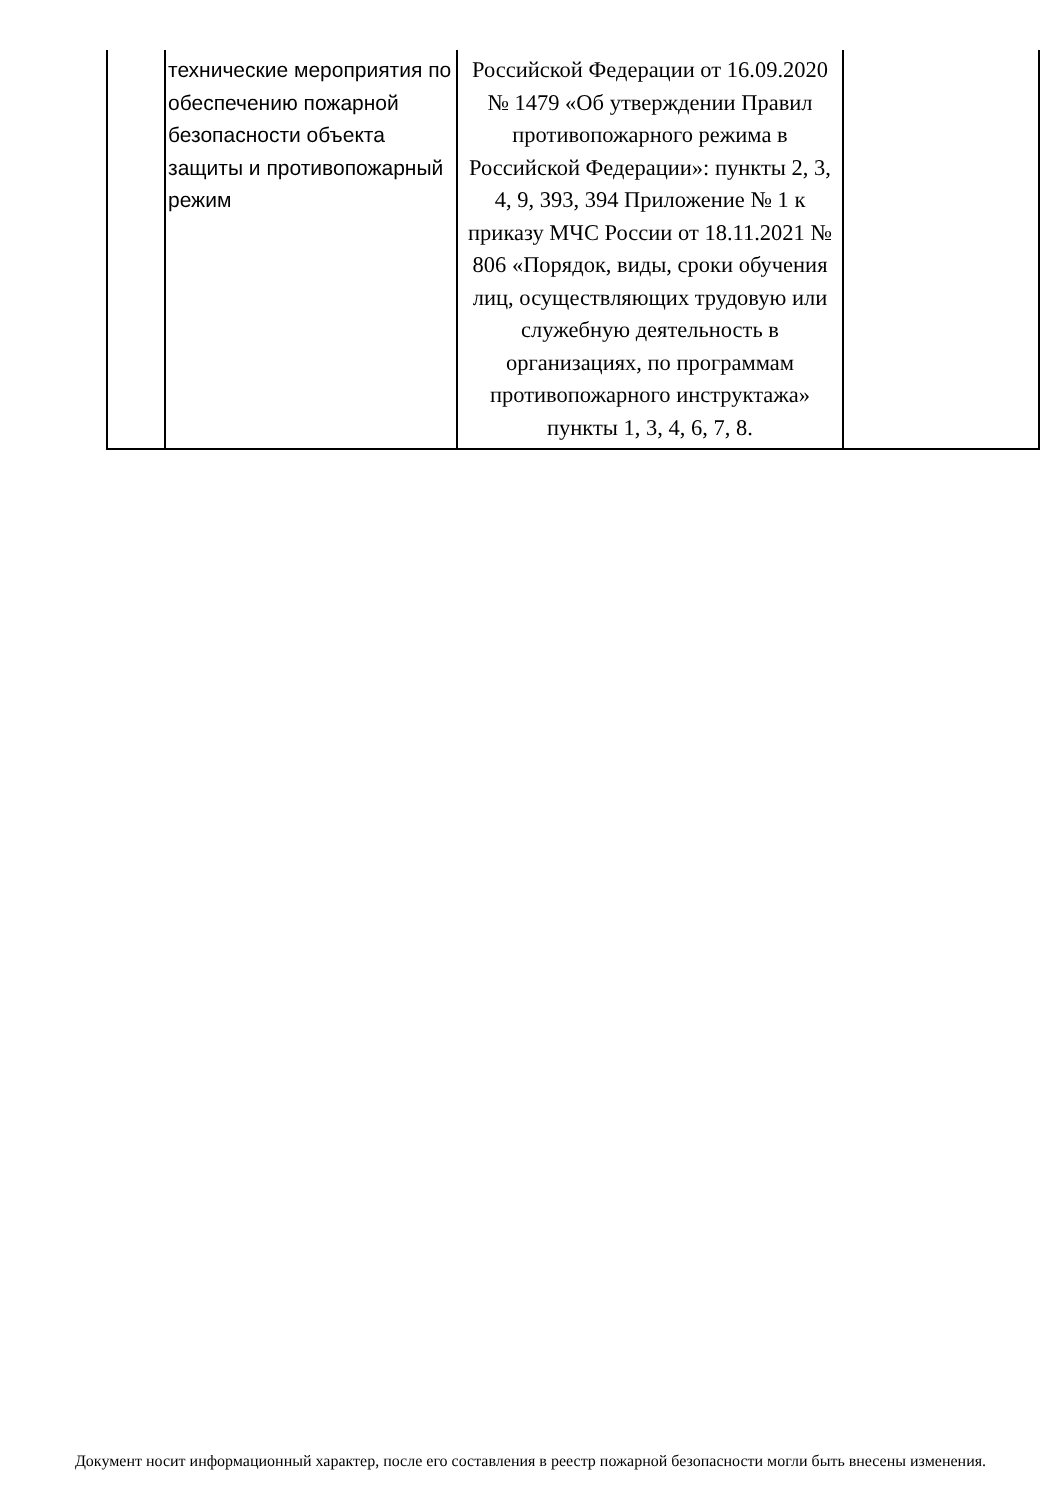| | технические мероприятия по обеспечению пожарной безопасности объекта защиты и противопожарный режим | Российской Федерации от 16.09.2020 № 1479 «Об утверждении Правил противопожарного режима в Российской Федерации»: пункты 2, 3, 4, 9, 393, 394 Приложение № 1 к приказу МЧС России от 18.11.2021 № 806 «Порядок, виды, сроки обучения лиц, осуществляющих трудовую или служебную деятельность в организациях, по программам противопожарного инструктажа» пункты 1, 3, 4, 6, 7, 8. | |
Документ носит информационный характер, после его составления в реестр пожарной безопасности могли быть внесены изменения.